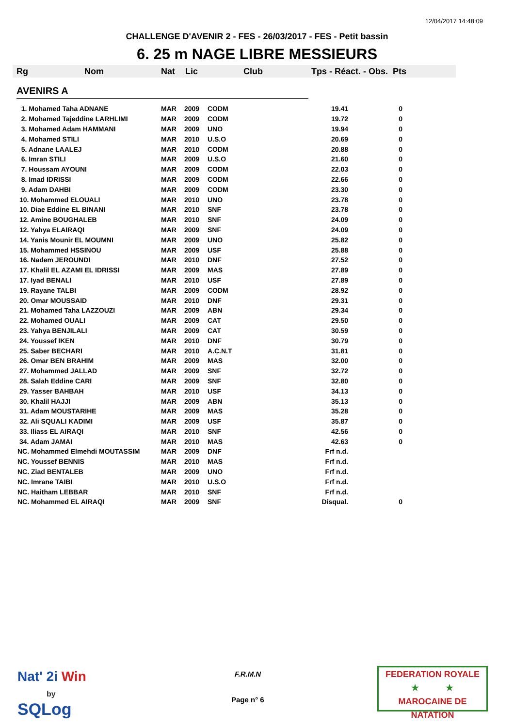12/04/2017 14:48:09
CHALLENGE D'AVENIR 2 - FES - 26/03/2017 - FES - Petit bassin
6. 25 m NAGE LIBRE MESSIEURS
Rg Nom Nat Lic Club Tps - Réact. - Obs. Pts
AVENIRS A
| 1. Mohamed Taha ADNANE | MAR | 2009 | CODM | 19.41 | 0 |
| 2. Mohamed Tajeddine LARHLIMI | MAR | 2009 | CODM | 19.72 | 0 |
| 3. Mohamed Adam HAMMANI | MAR | 2009 | UNO | 19.94 | 0 |
| 4. Mohamed STILI | MAR | 2010 | U.S.O | 20.69 | 0 |
| 5. Adnane LAALEJ | MAR | 2010 | CODM | 20.88 | 0 |
| 6. Imran STILI | MAR | 2009 | U.S.O | 21.60 | 0 |
| 7. Houssam AYOUNI | MAR | 2009 | CODM | 22.03 | 0 |
| 8. Imad IDRISSI | MAR | 2009 | CODM | 22.66 | 0 |
| 9. Adam DAHBI | MAR | 2009 | CODM | 23.30 | 0 |
| 10. Mohammed ELOUALI | MAR | 2010 | UNO | 23.78 | 0 |
| 10. Diae Eddine EL BINANI | MAR | 2010 | SNF | 23.78 | 0 |
| 12. Amine BOUGHALEB | MAR | 2010 | SNF | 24.09 | 0 |
| 12. Yahya ELAIRAQI | MAR | 2009 | SNF | 24.09 | 0 |
| 14. Yanis Mounir EL MOUMNI | MAR | 2009 | UNO | 25.82 | 0 |
| 15. Mohammed HSSINOU | MAR | 2009 | USF | 25.88 | 0 |
| 16. Nadem JEROUNDI | MAR | 2010 | DNF | 27.52 | 0 |
| 17. Khalil EL AZAMI EL IDRISSI | MAR | 2009 | MAS | 27.89 | 0 |
| 17. Iyad BENALI | MAR | 2010 | USF | 27.89 | 0 |
| 19. Rayane TALBI | MAR | 2009 | CODM | 28.92 | 0 |
| 20. Omar MOUSSAID | MAR | 2010 | DNF | 29.31 | 0 |
| 21. Mohamed Taha LAZZOUZI | MAR | 2009 | ABN | 29.34 | 0 |
| 22. Mohamed OUALI | MAR | 2009 | CAT | 29.50 | 0 |
| 23. Yahya BENJILALI | MAR | 2009 | CAT | 30.59 | 0 |
| 24. Youssef IKEN | MAR | 2010 | DNF | 30.79 | 0 |
| 25. Saber BECHARI | MAR | 2010 | A.C.N.T | 31.81 | 0 |
| 26. Omar BEN BRAHIM | MAR | 2009 | MAS | 32.00 | 0 |
| 27. Mohammed JALLAD | MAR | 2009 | SNF | 32.72 | 0 |
| 28. Salah Eddine CARI | MAR | 2009 | SNF | 32.80 | 0 |
| 29. Yasser BAHBAH | MAR | 2010 | USF | 34.13 | 0 |
| 30. Khalil HAJJI | MAR | 2009 | ABN | 35.13 | 0 |
| 31. Adam MOUSTARIHE | MAR | 2009 | MAS | 35.28 | 0 |
| 32. Ali SQUALI KADIMI | MAR | 2009 | USF | 35.87 | 0 |
| 33. Iliass EL AIRAQI | MAR | 2010 | SNF | 42.56 | 0 |
| 34. Adam JAMAI | MAR | 2010 | MAS | 42.63 | 0 |
| NC. Mohammed Elmehdi MOUTASSIM | MAR | 2009 | DNF | Frf n.d. | |
| NC. Youssef BENNIS | MAR | 2010 | MAS | Frf n.d. | |
| NC. Ziad BENTALEB | MAR | 2009 | UNO | Frf n.d. | |
| NC. Imrane TAIBI | MAR | 2010 | U.S.O | Frf n.d. | |
| NC. Haitham LEBBAR | MAR | 2010 | SNF | Frf n.d. | |
| NC. Mohammed EL AIRAQI | MAR | 2009 | SNF | Disqual. | 0 |
Nat' 2i Win
by
SQLog
F.R.M.N
Page n° 6
FEDERATION ROYALE
★ ★
MAROCAINE DE NATATION